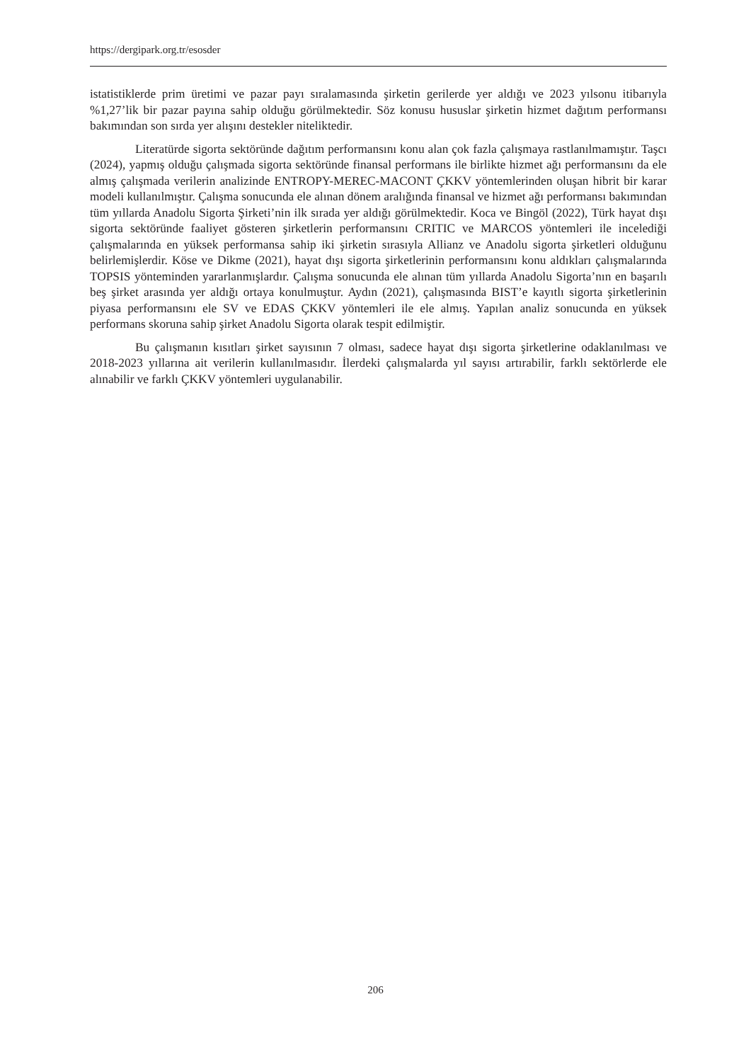https://dergipark.org.tr/esosder
istatistiklerde prim üretimi ve pazar payı sıralamasında şirketin gerilerde yer aldığı ve 2023 yılsonu itibarıyla %1,27’lik bir pazar payına sahip olduğu görülmektedir. Söz konusu hususlar şirketin hizmet dağıtım performansı bakımından son sırda yer alışını destekler niteliktedir.
Literatürde sigorta sektöründe dağıtım performansını konu alan çok fazla çalışmaya rastlanılmamıştır. Taşcı (2024), yapmış olduğu çalışmada sigorta sektöründe finansal performans ile birlikte hizmet ağı performansını da ele almış çalışmada verilerin analizinde ENTROPY-MEREC-MACONT ÇKKV yöntemlerinden oluşan hibrit bir karar modeli kullanılmıştır. Çalışma sonucunda ele alınan dönem aralığında finansal ve hizmet ağı performansı bakımından tüm yıllarda Anadolu Sigorta Şirketi’nin ilk sırada yer aldığı görülmektedir. Koca ve Bingöl (2022), Türk hayat dışı sigorta sektöründe faaliyet gösteren şirketlerin performansını CRITIC ve MARCOS yöntemleri ile incelediği çalışmalarında en yüksek performansa sahip iki şirketin sırasıyla Allianz ve Anadolu sigorta şirketleri olduğunu belirlemişlerdir. Köse ve Dikme (2021), hayat dışı sigorta şirketlerinin performansını konu aldıkları çalışmalarında TOPSIS yönteminden yararlanmışlardır. Çalışma sonucunda ele alınan tüm yıllarda Anadolu Sigorta’nın en başarılı beş şirket arasında yer aldığı ortaya konulmuştur. Aydın (2021), çalışmasında BIST’e kayıtlı sigorta şirketlerinin piyasa performansını ele SV ve EDAS ÇKKV yöntemleri ile ele almış. Yapılan analiz sonucunda en yüksek performans skoruna sahip şirket Anadolu Sigorta olarak tespit edilmiştir.
Bu çalışmanın kısıtları şirket sayısının 7 olması, sadece hayat dışı sigorta şirketlerine odaklanılması ve 2018-2023 yıllarına ait verilerin kullanılmasıdır. İlerdeki çalışmalarda yıl sayısı artırabilir, farklı sektörlerde ele alınabilir ve farklı ÇKKV yöntemleri uygulanabilir.
206